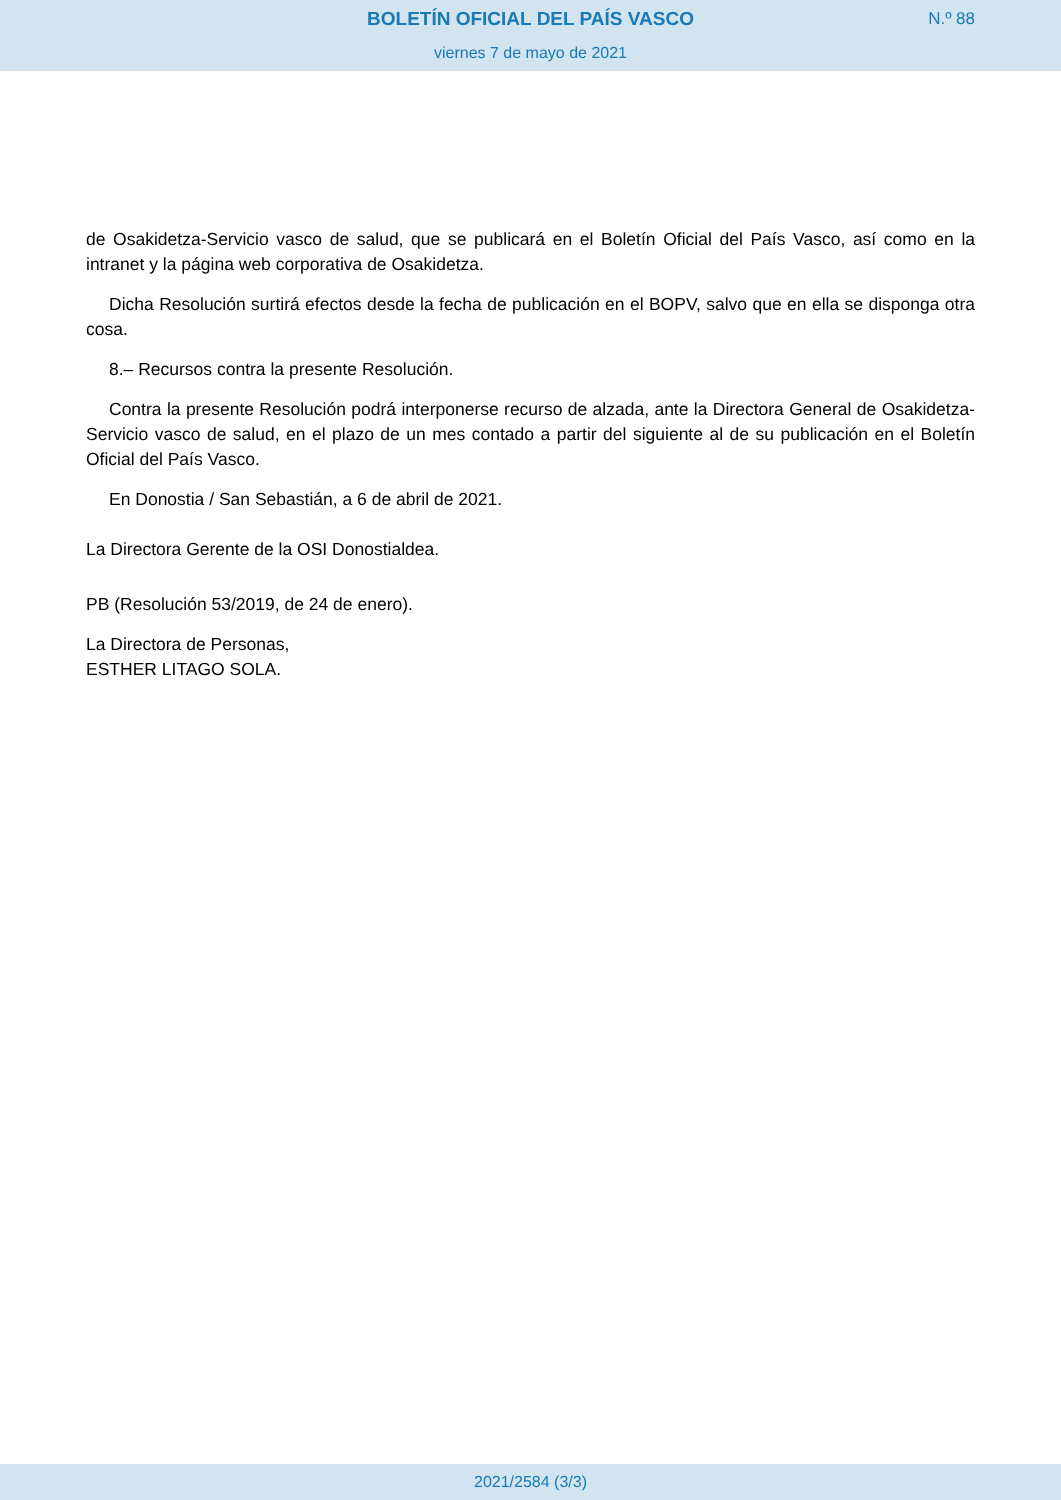BOLETÍN OFICIAL DEL PAÍS VASCO
N.º 88
viernes 7 de mayo de 2021
de Osakidetza-Servicio vasco de salud, que se publicará en el Boletín Oficial del País Vasco, así como en la intranet y la página web corporativa de Osakidetza.
Dicha Resolución surtirá efectos desde la fecha de publicación en el BOPV, salvo que en ella se disponga otra cosa.
8.– Recursos contra la presente Resolución.
Contra la presente Resolución podrá interponerse recurso de alzada, ante la Directora General de Osakidetza-Servicio vasco de salud, en el plazo de un mes contado a partir del siguiente al de su publicación en el Boletín Oficial del País Vasco.
En Donostia / San Sebastián, a 6 de abril de 2021.
La Directora Gerente de la OSI Donostialdea.
PB (Resolución 53/2019, de 24 de enero).
La Directora de Personas,
ESTHER LITAGO SOLA.
2021/2584 (3/3)